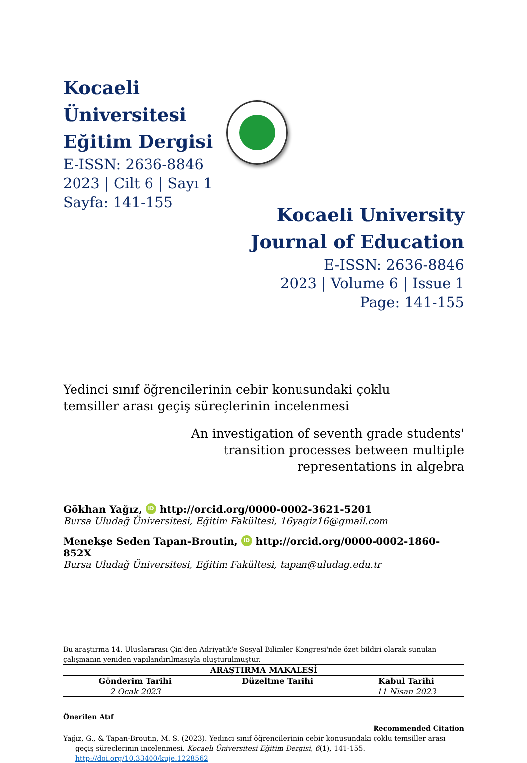Kocaeli Üniversitesi
Eğitim Dergisi
E-ISSN: 2636-8846
2023 | Cilt 6 | Sayı 1
Sayfa: 141-155
Kocaeli University
Journal of Education
E-ISSN: 2636-8846
2023 | Volume 6 | Issue 1
Page: 141-155
Yedinci sınıf öğrencilerinin cebir konusundaki çoklu
temsiller arası geçiş süreçlerinin incelenmesi
An investigation of seventh grade students'
transition processes between multiple
representations in algebra
Gökhan Yağız, iD http://orcid.org/0000-0002-3621-5201
Bursa Uludağ Üniversitesi, Eğitim Fakültesi, 16yagiz16@gmail.com
Menekşe Seden Tapan-Broutin, iD http://orcid.org/0000-0002-1860-852X
Bursa Uludağ Üniversitesi, Eğitim Fakültesi, tapan@uludag.edu.tr
Bu araştırma 14. Uluslararası Çin'den Adriyatik'e Sosyal Bilimler Kongresi'nde özet bildiri olarak sunulan çalışmanın yeniden yapılandırılmasıyla oluşturulmuştur.
| ARAŞTIRMA MAKALESİ | | |
| --- | --- | --- |
| Gönderim Tarihi | Düzeltme Tarihi | Kabul Tarihi |
| 2 Ocak 2023 | | 11 Nisan 2023 |
Önerilen Atıf
Recommended Citation
Yağız, G., & Tapan-Broutin, M. S. (2023). Yedinci sınıf öğrencilerinin cebir konusundaki çoklu temsiller arası geçiş süreçlerinin incelenmesi. Kocaeli Üniversitesi Eğitim Dergisi, 6(1), 141-155. http://doi.org/10.33400/kuje.1228562